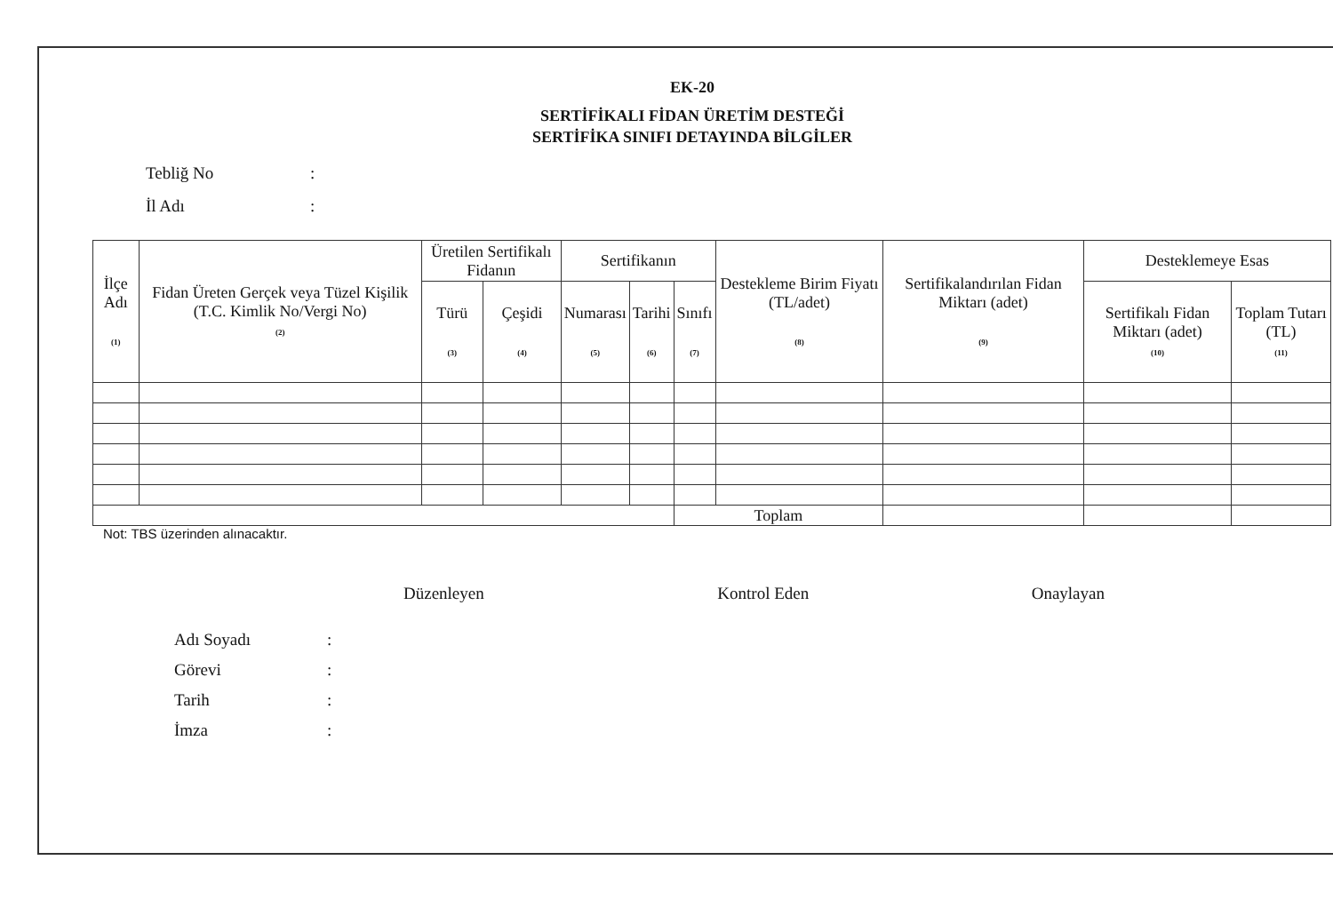EK-20
SERTİFİKALI FİDAN ÜRETİM DESTEĞİ
SERTİFİKA SINIFI DETAYINDA BİLGİLER
Tebliğ No:
İl Adı:
| İlçe Adı (1) | Fidan Üreten Gerçek veya Tüzel Kişilik (T.C. Kimlik No/Vergi No) (2) | Üretilen Sertifikalı Fidanın | | Sertifikanın | | | Destekleme Birim Fiyatı (TL/adet) (8) | Sertifikalandırılan Fidan Miktarı (adet) (9) | Desteklemeye Esas | |
| --- | --- | --- | --- | --- | --- | --- | --- | --- | --- | --- |
| | | Türü (3) | Çeşidi (4) | Numarası (5) | Tarihi (6) | Sınıfı (7) | | | Sertifikalı Fidan Miktarı (adet) (10) | Toplam Tutarı (TL) (11) |
| | | | | | | Toplam | | | | |
Not: TBS üzerinden alınacaktır.
Düzenleyen Kontrol Eden Onaylayan
Adı Soyadı:
Görevi:
Tarih:
İmza: